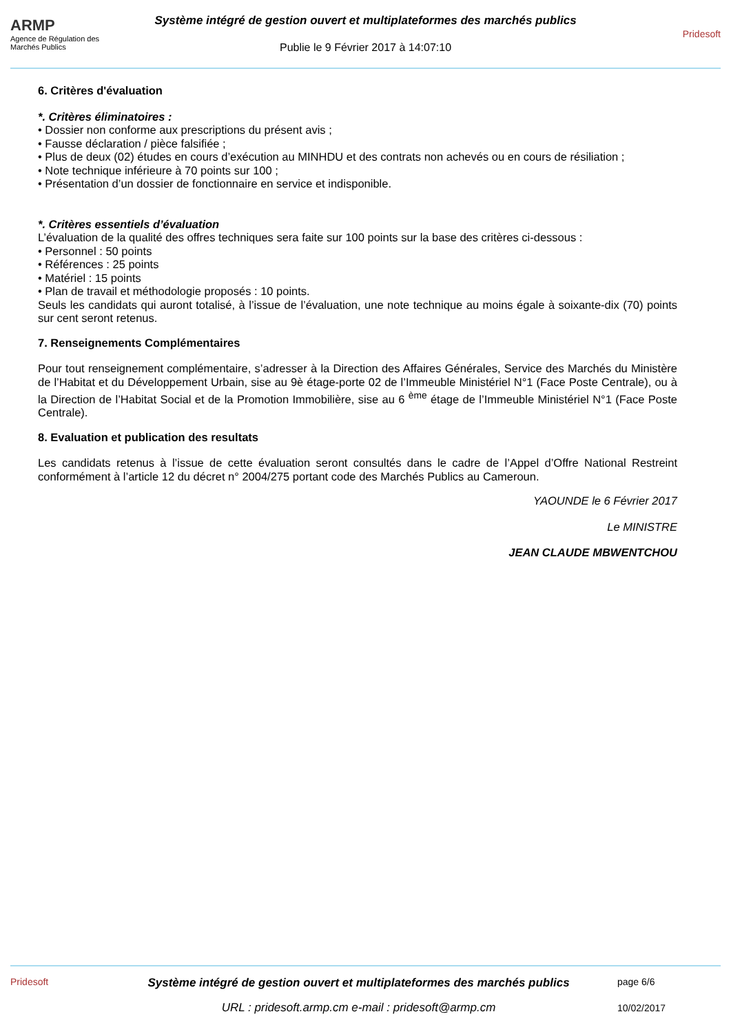ARMP
Agence de Régulation des Marchés Publics
Système intégré de gestion ouvert et multiplateformes des marchés publics
Publie le 9 Février 2017 à 14:07:10
Pridesoft
6. Critères d'évaluation
*. Critères éliminatoires :
• Dossier non conforme aux prescriptions du présent avis ;
• Fausse déclaration / pièce falsifiée ;
• Plus de deux (02) études en cours d’exécution au MINHDU et des contrats non achevés ou en cours de résiliation ;
• Note technique inférieure à 70 points sur 100 ;
• Présentation d’un dossier de fonctionnaire en service et indisponible.
*. Critères essentiels d’évaluation
L’évaluation de la qualité des offres techniques sera faite sur 100 points sur la base des critères ci-dessous :
• Personnel : 50 points
• Références : 25 points
• Matériel : 15 points
• Plan de travail et méthodologie proposés : 10 points.
Seuls les candidats qui auront totalisé, à l’issue de l’évaluation, une note technique au moins égale à soixante-dix (70) points sur cent seront retenus.
7. Renseignements Complémentaires
Pour tout renseignement complémentaire, s’adresser à la Direction des Affaires Générales, Service des Marchés du Ministère de l’Habitat et du Développement Urbain, sise au 9è étage-porte 02 de l’Immeuble Ministériel N°1 (Face Poste Centrale), ou à la Direction de l’Habitat Social et de la Promotion Immobilière, sise au 6 <sup>ème</sup> étage de l’Immeuble Ministériel N°1 (Face Poste Centrale).
8. Evaluation et publication des resultats
Les candidats retenus à l’issue de cette évaluation seront consultés dans le cadre de l’Appel d’Offre National Restreint conformément à l’article 12 du décret n° 2004/275 portant code des Marchés Publics au Cameroun.
YAOUNDE le 6 Février 2017
Le MINISTRE
JEAN CLAUDE MBWENTCHOU
Pridesoft
Système intégré de gestion ouvert et multiplateformes des marchés publics
URL : pridesoft.armp.cm e-mail : pridesoft@armp.cm
page 6/6
10/02/2017